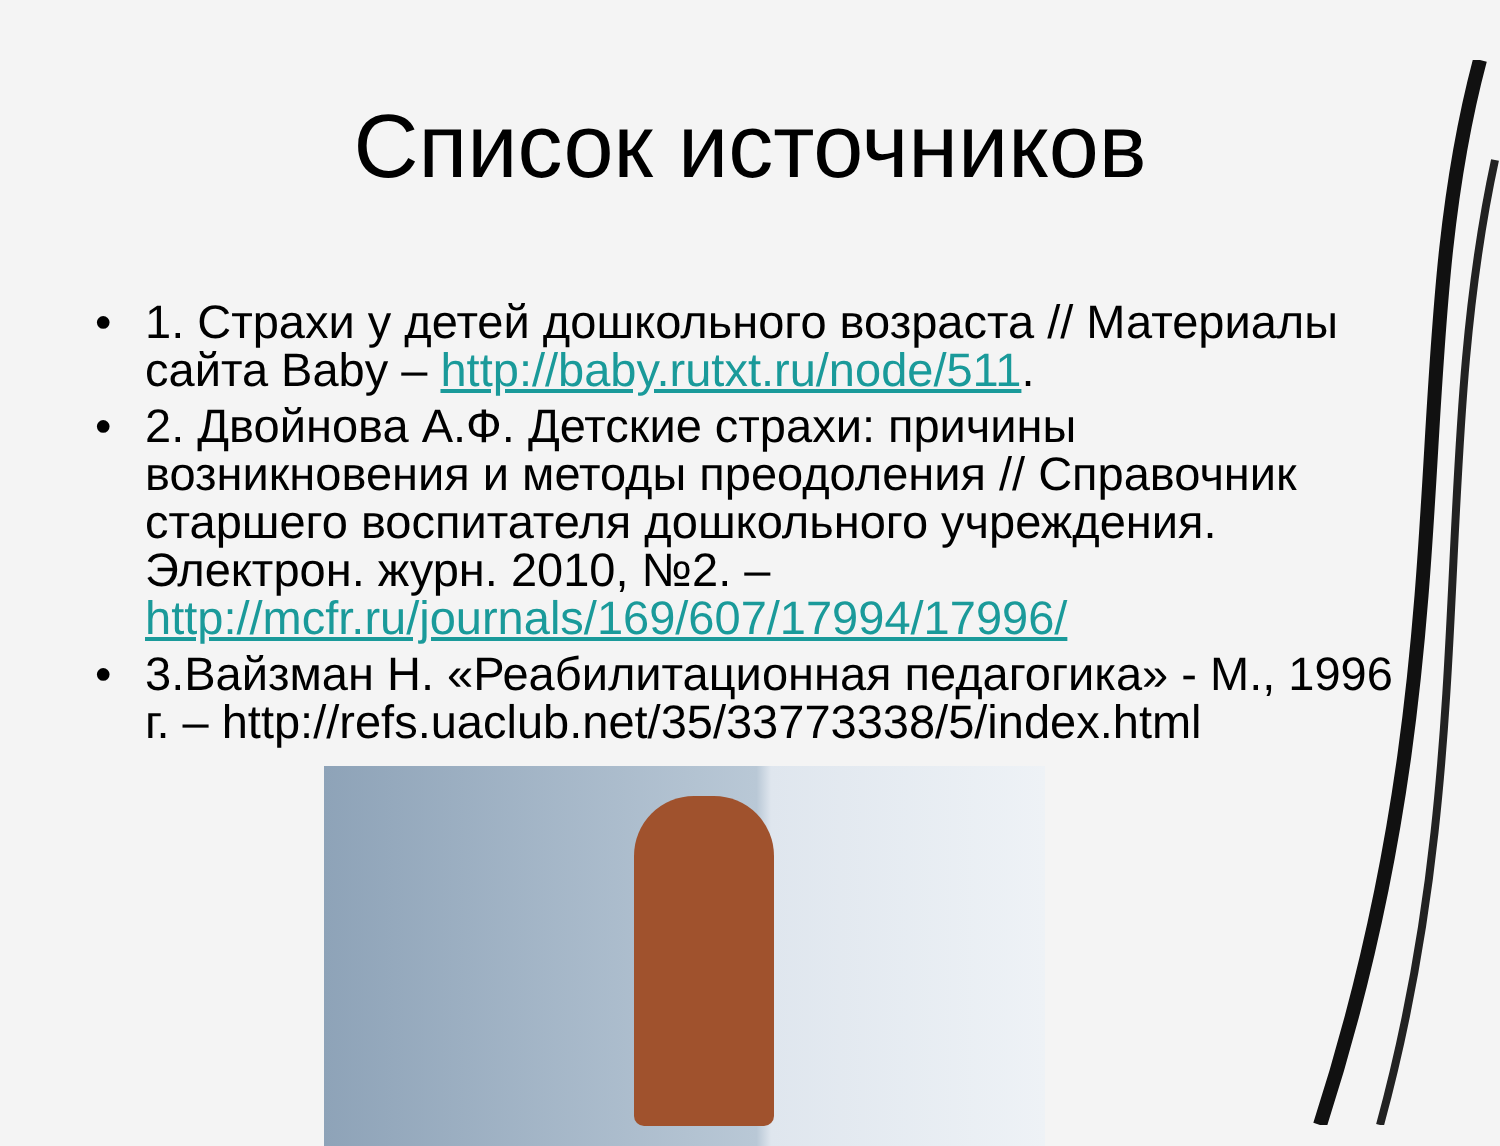Список источников
• 1. Страхи у детей дошкольного возраста // Материалы сайта Baby – http://baby.rutxt.ru/node/511.
• 2. Двойнова А.Ф. Детские страхи: причины возникновения и методы преодоления // Справочник старшего воспитателя дошкольного учреждения. Электрон. журн. 2010, №2. – http://mcfr.ru/journals/169/607/17994/17996/
• 3.Вайзман Н. «Реабилитационная педагогика» - М., 1996 г. – http://refs.uaclub.net/35/33773338/5/index.html